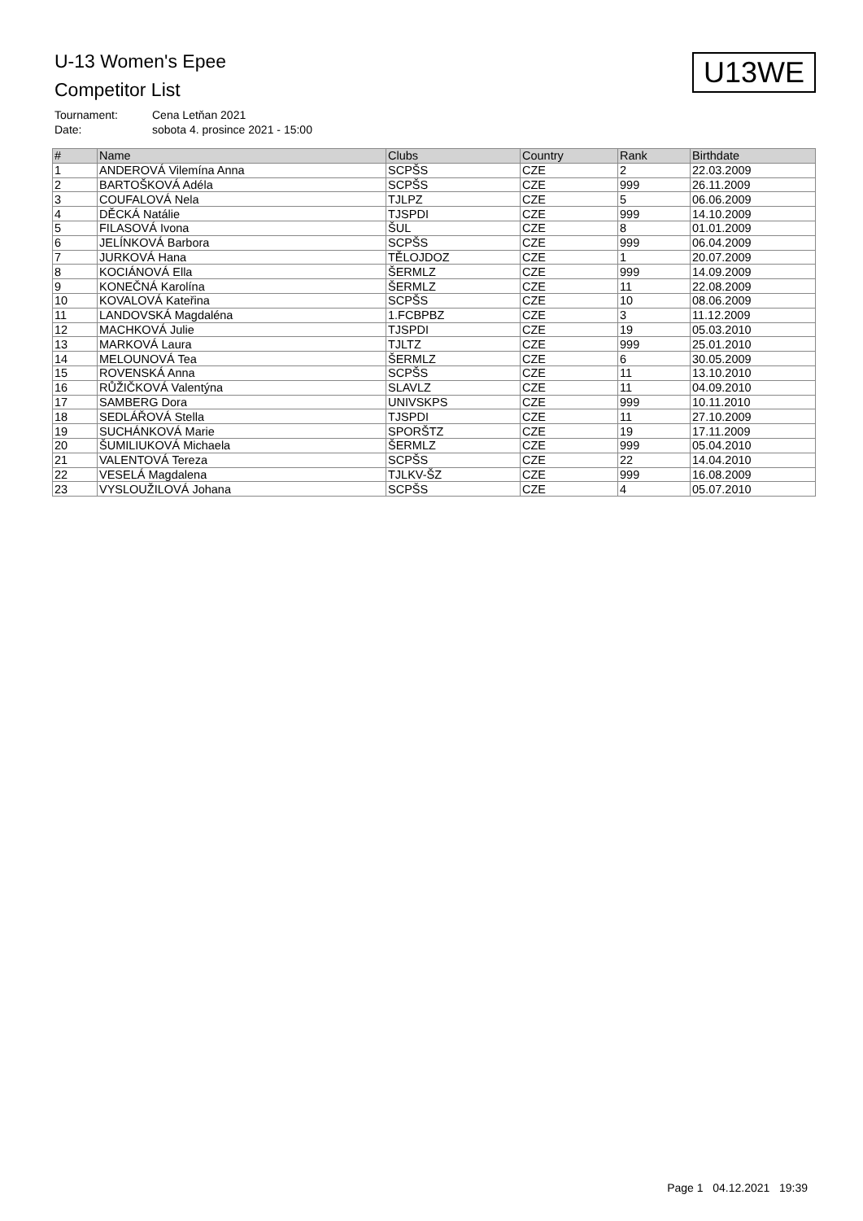U-13 Women's Epee
Competitor List
U13WE
Tournament: Cena Letňan 2021
Date: sobota 4. prosince 2021 - 15:00
| # | Name | Clubs | Country | Rank | Birthdate |
| --- | --- | --- | --- | --- | --- |
| 1 | ANDEROVÁ Vilemína Anna | SCPŠS | CZE | 2 | 22.03.2009 |
| 2 | BARTOŠKOVÁ Adéla | SCPŠS | CZE | 999 | 26.11.2009 |
| 3 | COUFALOVÁ Nela | TJLPZ | CZE | 5 | 06.06.2009 |
| 4 | DĚCKÁ Natálie | TJSPDI | CZE | 999 | 14.10.2009 |
| 5 | FILASOVÁ Ivona | ŠUL | CZE | 8 | 01.01.2009 |
| 6 | JELÍNKOVÁ Barbora | SCPŠS | CZE | 999 | 06.04.2009 |
| 7 | JURKOVÁ Hana | TĚLOJDOZ | CZE | 1 | 20.07.2009 |
| 8 | KOCIÁNOVÁ Ella | ŠERMLZ | CZE | 999 | 14.09.2009 |
| 9 | KONEČNÁ Karolína | ŠERMLZ | CZE | 11 | 22.08.2009 |
| 10 | KOVALOVÁ Kateřina | SCPŠS | CZE | 10 | 08.06.2009 |
| 11 | LANDOVSKÁ Magdaléna | 1.FCBPBZ | CZE | 3 | 11.12.2009 |
| 12 | MACHKOVÁ Julie | TJSPDI | CZE | 19 | 05.03.2010 |
| 13 | MARKOVÁ Laura | TJLTZ | CZE | 999 | 25.01.2010 |
| 14 | MELOUNOVÁ Tea | ŠERMLZ | CZE | 6 | 30.05.2009 |
| 15 | ROVENSKÁ Anna | SCPŠS | CZE | 11 | 13.10.2010 |
| 16 | RŮŽIČKOVÁ Valentýna | SLAVLZ | CZE | 11 | 04.09.2010 |
| 17 | SAMBERG Dora | UNIVSKPS | CZE | 999 | 10.11.2010 |
| 18 | SEDLÁŘOVÁ Stella | TJSPDI | CZE | 11 | 27.10.2009 |
| 19 | SUCHÁNKOVÁ Marie | SPORŠTZ | CZE | 19 | 17.11.2009 |
| 20 | ŠUMILIUKOVÁ Michaela | ŠERMLZ | CZE | 999 | 05.04.2010 |
| 21 | VALENTOVÁ Tereza | SCPŠS | CZE | 22 | 14.04.2010 |
| 22 | VESELÁ Magdalena | TJLKV-ŠZ | CZE | 999 | 16.08.2009 |
| 23 | VYSLOUŽILOVÁ Johana | SCPŠS | CZE | 4 | 05.07.2010 |
Page 1 04.12.2021 19:39